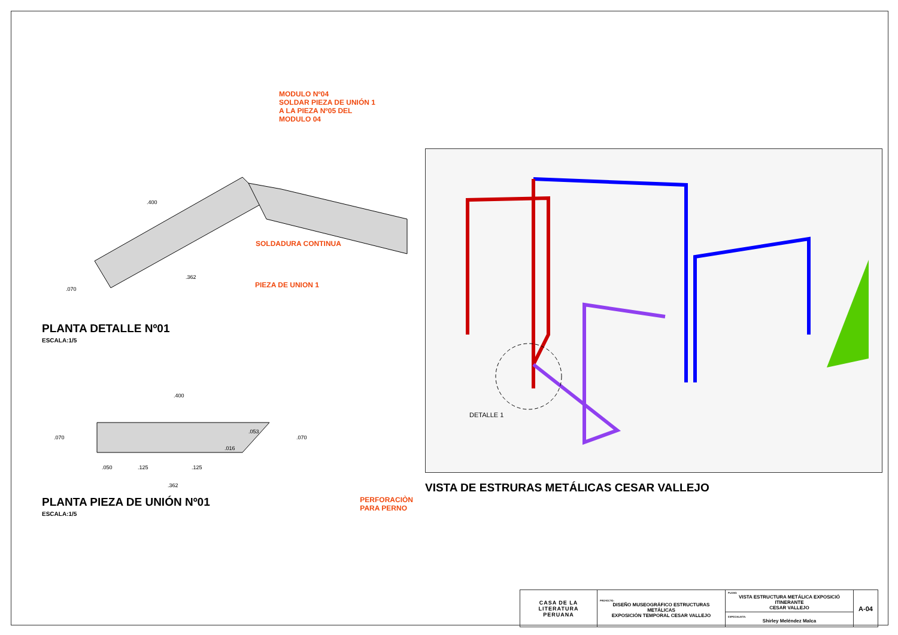MODULO Nº04
SOLDAR PIEZA DE UNIÓN 1
A LA PIEZA Nº05 DEL
MODULO 04
.400
.362
.070
SOLDADURA CONTINUA
PIEZA DE UNION 1
PLANTA DETALLE Nº01
ESCALA:1/5
.400
.070
.070
.053
.016
.050
.125
.125
.362
PLANTA PIEZA DE UNIÓN Nº01
ESCALA:1/5
PERFORACIÒN
PARA PERNO
DETALLE 1
VISTA DE ESTRURAS METÁLICAS CESAR VALLEJO
| CASA DE LA LITERATURA PERUANA | PROYECTO: DISEÑO MUSEOGRÁFICO ESTRUCTURAS METÁLICAS EXPOSICIÓN TEMPORAL CESAR VALLEJO | PLANO: VISTA ESTRUCTURA METÁLICA EXPOSICIÓ ITINERANTE CESAR VALLEJO | A-04 |
| | | ESPECIALISTA: Shirley Meléndez Malca | |